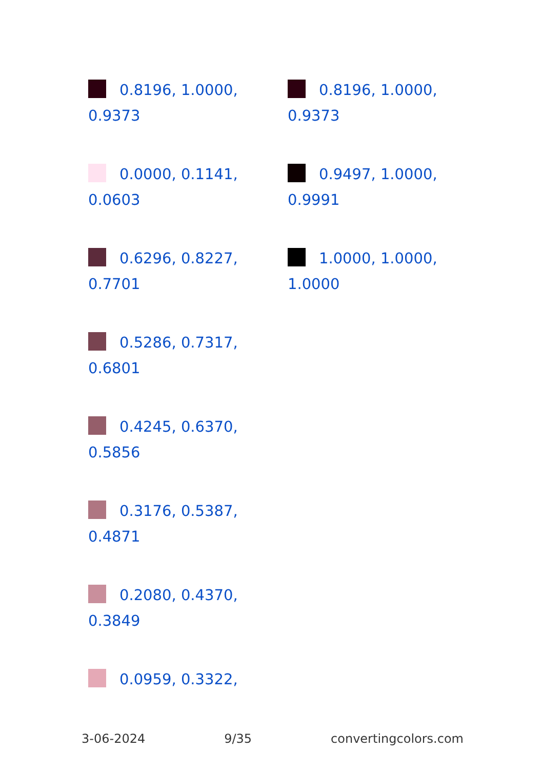0.8196, 1.0000, 0.9373
0.0000, 0.1141, 0.0603
0.6296, 0.8227, 0.7701
0.5286, 0.7317, 0.6801
0.4245, 0.6370, 0.5856
0.3176, 0.5387, 0.4871
0.2080, 0.4370, 0.3849
0.0959, 0.3322,
0.8196, 1.0000, 0.9373
0.9497, 1.0000, 0.9991
1.0000, 1.0000, 1.0000
3-06-2024 9/35 convertingcolors.com